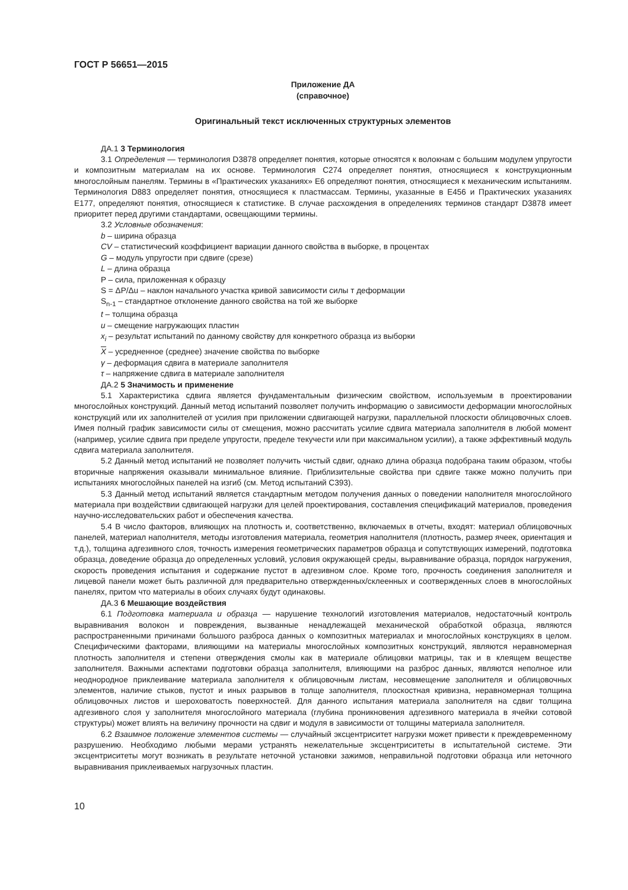ГОСТ Р 56651—2015
Приложение ДА
(справочное)
Оригинальный текст исключенных структурных элементов
ДА.1 3 Терминология
3.1 Определения — терминология D3878 определяет понятия, которые относятся к волокнам с большим модулем упругости и композитным материалам на их основе. Терминология C274 определяет понятия, относящиеся к конструкционным многослойным панелям. Термины в «Практических указаниях» E6 определяют понятия, относящиеся к механическим испытаниям. Терминология D883 определяет понятия, относящиеся к пластмассам. Термины, указанные в E456 и Практических указаниях E177, определяют понятия, относящиеся к статистике. В случае расхождения в определениях терминов стандарт D3878 имеет приоритет перед другими стандартами, освещающими термины.
3.2 Условные обозначения:
b – ширина образца
CV – статистический коэффициент вариации данного свойства в выборке, в процентах
G – модуль упругости при сдвиге (срезе)
L – длина образца
P – сила, приложенная к образцу
S = ΔP/Δu – наклон начального участка кривой зависимости силы т деформации
S<sub>n-1</sub> – стандартное отклонение данного свойства на той же выборке
t – толщина образца
u – смещение нагружающих пластин
x<sub>i</sub> – результат испытаний по данному свойству для конкретного образца из выборки
X – усредненное (среднее) значение свойства по выборке
γ – деформация сдвига в материале заполнителя
τ – напряжение сдвига в материале заполнителя
ДА.2 5 Значимость и применение
5.1 Характеристика сдвига является фундаментальным физическим свойством, используемым в проектировании многослойных конструкций. Данный метод испытаний позволяет получить информацию о зависимости деформации многослойных конструкций или их заполнителей от усилия при приложении сдвигающей нагрузки, параллельной плоскости облицовочных слоев. Имея полный график зависимости силы от смещения, можно рассчитать усилие сдвига материала заполнителя в любой момент (например, усилие сдвига при пределе упругости, пределе текучести или при максимальном усилии), а также эффективный модуль сдвига материала заполнителя.
5.2 Данный метод испытаний не позволяет получить чистый сдвиг, однако длина образца подобрана таким образом, чтобы вторичные напряжения оказывали минимальное влияние. Приблизительные свойства при сдвиге также можно получить при испытаниях многослойных панелей на изгиб (см. Метод испытаний C393).
5.3 Данный метод испытаний является стандартным методом получения данных о поведении наполнителя многослойного материала при воздействии сдвигающей нагрузки для целей проектирования, составления спецификаций материалов, проведения научно-исследовательских работ и обеспечения качества.
5.4 В число факторов, влияющих на плотность и, соответственно, включаемых в отчеты, входят: материал облицовочных панелей, материал наполнителя, методы изготовления материала, геометрия наполнителя (плотность, размер ячеек, ориентация и т.д.), толщина адгезивного слоя, точность измерения геометрических параметров образца и сопутствующих измерений, подготовка образца, доведение образца до определенных условий, условия окружающей среды, выравнивание образца, порядок нагружения, скорость проведения испытания и содержание пустот в адгезивном слое. Кроме того, прочность соединения заполнителя и лицевой панели может быть различной для предварительно отвержденных/склеенных и соотвержденных слоев в многослойных панелях, притом что материалы в обоих случаях будут одинаковы.
ДА.3 6 Мешающие воздействия
6.1 Подготовка материала и образца — нарушение технологий изготовления материалов, недостаточный контроль выравнивания волокон и повреждения, вызванные ненадлежащей механической обработкой образца, являются распространенными причинами большого разброса данных о композитных материалах и многослойных конструкциях в целом. Специфическими факторами, влияющими на материалы многослойных композитных конструкций, являются неравномерная плотность заполнителя и степени отверждения смолы как в материале облицовки матрицы, так и в клеящем веществе заполнителя. Важными аспектами подготовки образца заполнителя, влияющими на разброс данных, являются неполное или неоднородное приклеивание материала заполнителя к облицовочным листам, несовмещение заполнителя и облицовочных элементов, наличие стыков, пустот и иных разрывов в толще заполнителя, плоскостная кривизна, неравномерная толщина облицовочных листов и шероховатость поверхностей. Для данного испытания материала заполнителя на сдвиг толщина адгезивного слоя у заполнителя многослойного материала (глубина проникновения адгезивного материала в ячейки сотовой структуры) может влиять на величину прочности на сдвиг и модуля в зависимости от толщины материала заполнителя.
6.2 Взаимное положение элементов системы — случайный эксцентриситет нагрузки может привести к преждевременному разрушению. Необходимо любыми мерами устранять нежелательные эксцентриситеты в испытательной системе. Эти эксцентриситеты могут возникать в результате неточной установки зажимов, неправильной подготовки образца или неточного выравнивания приклеиваемых нагрузочных пластин.
10